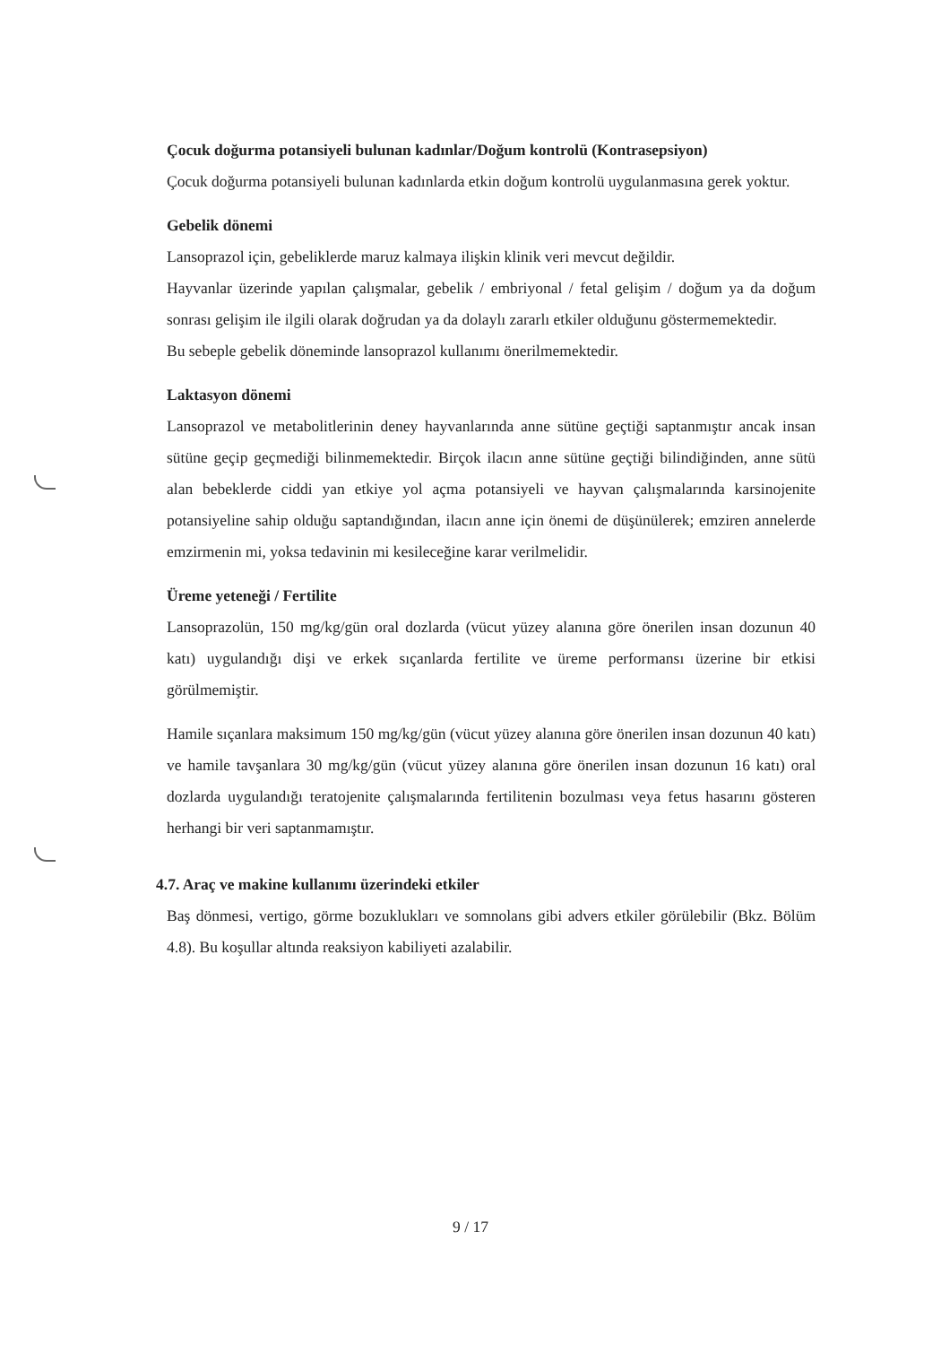Çocuk doğurma potansiyeli bulunan kadınlar/Doğum kontrolü (Kontrasepsiyon)
Çocuk doğurma potansiyeli bulunan kadınlarda etkin doğum kontrolü uygulanmasına gerek yoktur.
Gebelik dönemi
Lansoprazol için, gebeliklerde maruz kalmaya ilişkin klinik veri mevcut değildir.
Hayvanlar üzerinde yapılan çalışmalar, gebelik / embriyonal / fetal gelişim / doğum ya da doğum sonrası gelişim ile ilgili olarak doğrudan ya da dolaylı zararlı etkiler olduğunu göstermemektedir.
Bu sebeple gebelik döneminde lansoprazol kullanımı önerilmemektedir.
Laktasyon dönemi
Lansoprazol ve metabolitlerinin deney hayvanlarında anne sütüne geçtiği saptanmıştır ancak insan sütüne geçip geçmediği bilinmemektedir. Birçok ilacın anne sütüne geçtiği bilindiğinden, anne sütü alan bebeklerde ciddi yan etkiye yol açma potansiyeli ve hayvan çalışmalarında karsinojenite potansiyeline sahip olduğu saptandığından, ilacın anne için önemi de düşünülerek; emziren annelerde emzirmenin mi, yoksa tedavinin mi kesileceğine karar verilmelidir.
Üreme yeteneği / Fertilite
Lansoprazolün, 150 mg/kg/gün oral dozlarda (vücut yüzey alanına göre önerilen insan dozunun 40 katı) uygulandığı dişi ve erkek sıçanlarda fertilite ve üreme performansı üzerine bir etkisi görülmemiştir.
Hamile sıçanlara maksimum 150 mg/kg/gün (vücut yüzey alanına göre önerilen insan dozunun 40 katı) ve hamile tavşanlara 30 mg/kg/gün (vücut yüzey alanına göre önerilen insan dozunun 16 katı) oral dozlarda uygulandığı teratojenite çalışmalarında fertilitenin bozulması veya fetus hasarını gösteren herhangi bir veri saptanmamıştır.
4.7. Araç ve makine kullanımı üzerindeki etkiler
Baş dönmesi, vertigo, görme bozuklukları ve somnolans gibi advers etkiler görülebilir (Bkz. Bölüm 4.8). Bu koşullar altında reaksiyon kabiliyeti azalabilir.
9 / 17